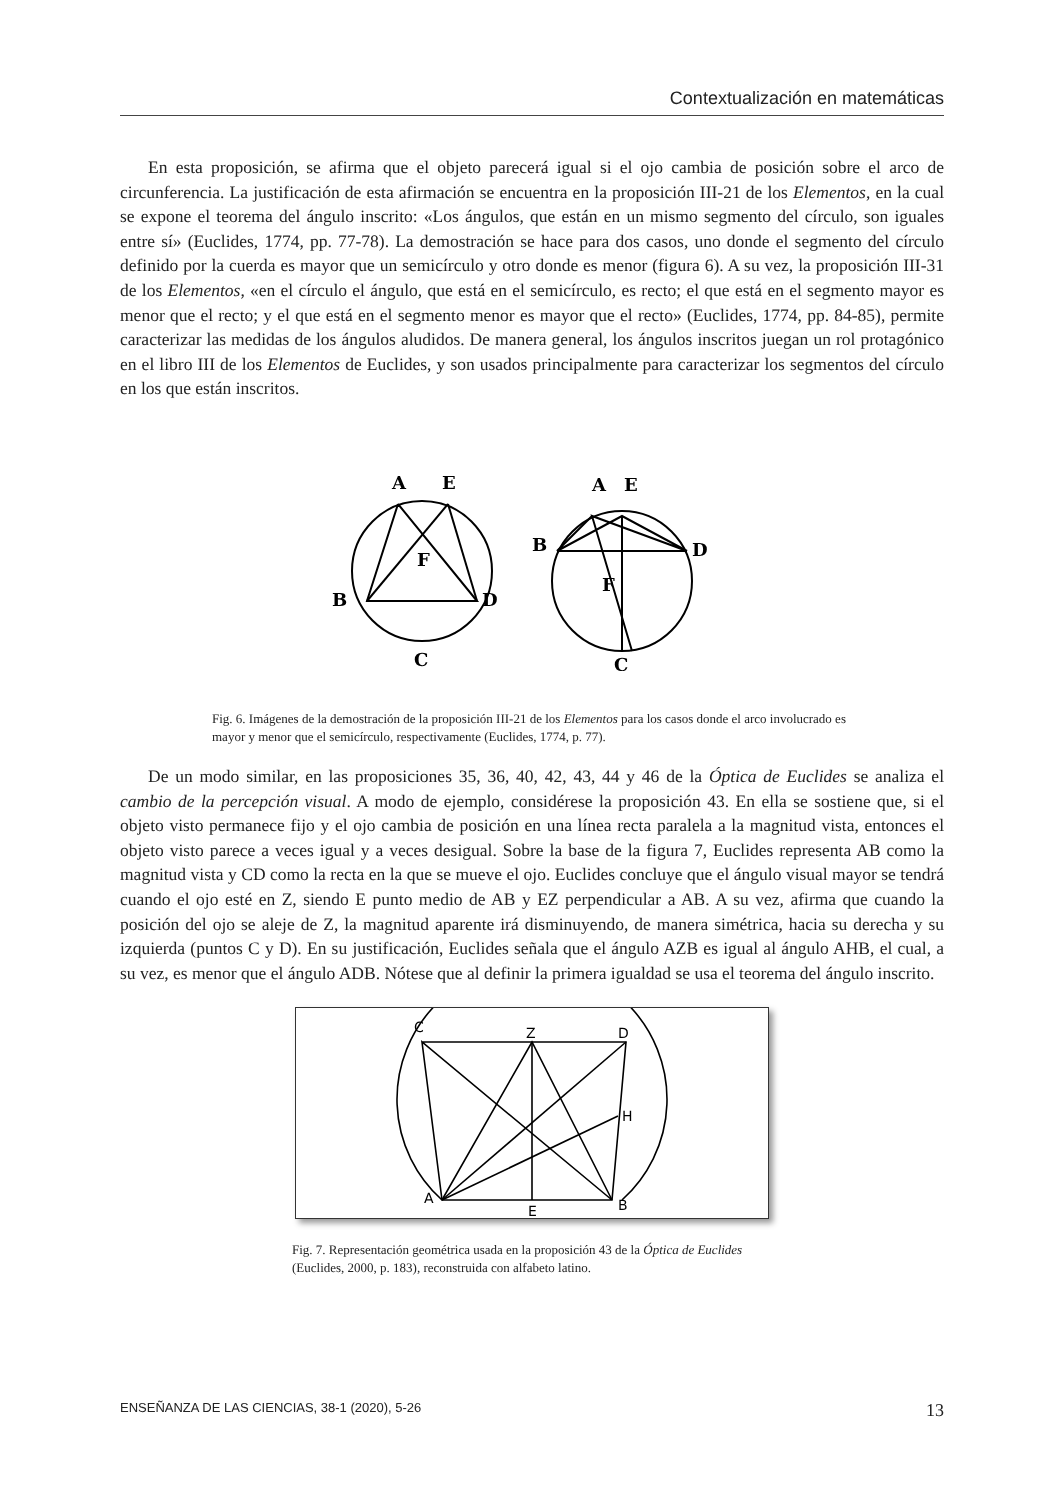Contextualización en matemáticas
En esta proposición, se afirma que el objeto parecerá igual si el ojo cambia de posición sobre el arco de circunferencia. La justificación de esta afirmación se encuentra en la proposición III-21 de los Elementos, en la cual se expone el teorema del ángulo inscrito: «Los ángulos, que están en un mismo segmento del círculo, son iguales entre sí» (Euclides, 1774, pp. 77-78). La demostración se hace para dos casos, uno donde el segmento del círculo definido por la cuerda es mayor que un semicírculo y otro donde es menor (figura 6). A su vez, la proposición III-31 de los Elementos, «en el círculo el ángulo, que está en el semicírculo, es recto; el que está en el segmento mayor es menor que el recto; y el que está en el segmento menor es mayor que el recto» (Euclides, 1774, pp. 84-85), permite caracterizar las medidas de los ángulos aludidos. De manera general, los ángulos inscritos juegan un rol protagónico en el libro III de los Elementos de Euclides, y son usados principalmente para caracterizar los segmentos del círculo en los que están inscritos.
A
E
F
B
D
C
A
E
B
D
F
C
Fig. 6. Imágenes de la demostración de la proposición III-21 de los Elementos para los casos donde el arco involucrado es mayor y menor que el semicírculo, respectivamente (Euclides, 1774, p. 77).
De un modo similar, en las proposiciones 35, 36, 40, 42, 43, 44 y 46 de la Óptica de Euclides se analiza el cambio de la percepción visual. A modo de ejemplo, considérese la proposición 43. En ella se sostiene que, si el objeto visto permanece fijo y el ojo cambia de posición en una línea recta paralela a la magnitud vista, entonces el objeto visto parece a veces igual y a veces desigual. Sobre la base de la figura 7, Euclides representa AB como la magnitud vista y CD como la recta en la que se mueve el ojo. Euclides concluye que el ángulo visual mayor se tendrá cuando el ojo esté en Z, siendo E punto medio de AB y EZ perpendicular a AB. A su vez, afirma que cuando la posición del ojo se aleje de Z, la magnitud aparente irá disminuyendo, de manera simétrica, hacia su derecha y su izquierda (puntos C y D). En su justificación, Euclides señala que el ángulo AZB es igual al ángulo AHB, el cual, a su vez, es menor que el ángulo ADB. Nótese que al definir la primera igualdad se usa el teorema del ángulo inscrito.
C
Z
D
H
A
E
B
Fig. 7. Representación geométrica usada en la proposición 43 de la Óptica de Euclides (Euclides, 2000, p. 183), reconstruida con alfabeto latino.
ENSEÑANZA DE LAS CIENCIAS, 38-1 (2020), 5-26 13